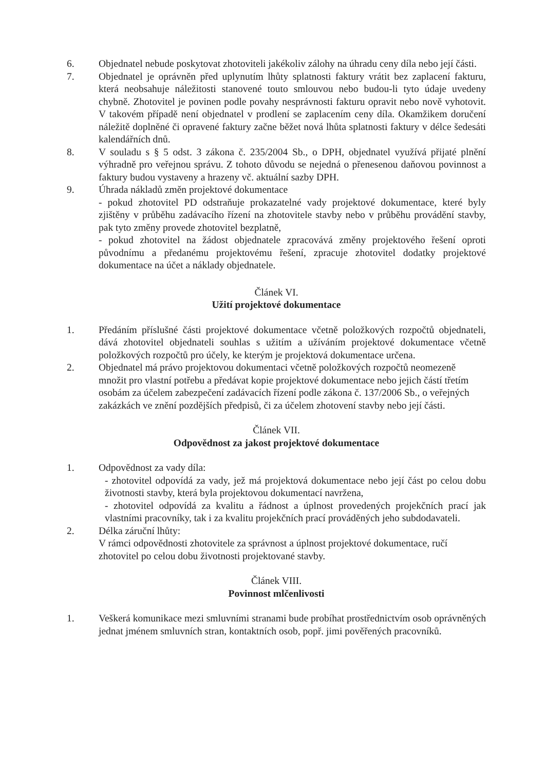6. Objednatel nebude poskytovat zhotoviteli jakékoliv zálohy na úhradu ceny díla nebo její části.
7. Objednatel je oprávněn před uplynutím lhůty splatnosti faktury vrátit bez zaplacení fakturu, která neobsahuje náležitosti stanovené touto smlouvou nebo budou-li tyto údaje uvedeny chybně. Zhotovitel je povinen podle povahy nesprávnosti fakturu opravit nebo nově vyhotovit. V takovém případě není objednatel v prodlení se zaplacením ceny díla. Okamžikem doručení náležitě doplněné či opravené faktury začne běžet nová lhůta splatnosti faktury v délce šedesáti kalendářních dnů.
8. V souladu s § 5 odst. 3 zákona č. 235/2004 Sb., o DPH, objednatel využívá přijaté plnění výhradně pro veřejnou správu. Z tohoto důvodu se nejedná o přenesenou daňovou povinnost a faktury budou vystaveny a hrazeny vč. aktuální sazby DPH.
9. Úhrada nákladů změn projektové dokumentace
- pokud zhotovitel PD odstraňuje prokazatelné vady projektové dokumentace, které byly zjištěny v průběhu zadávacího řízení na zhotovitele stavby nebo v průběhu provádění stavby, pak tyto změny provede zhotovitel bezplatně,
- pokud zhotovitel na žádost objednatele zpracovává změny projektového řešení oproti původnímu a předanému projektovému řešení, zpracuje zhotovitel dodatky projektové dokumentace na účet a náklady objednatele.
Článek VI.
Užití projektové dokumentace
1. Předáním příslušné části projektové dokumentace včetně položkových rozpočtů objednateli, dává zhotovitel objednateli souhlas s užitím a užíváním projektové dokumentace včetně položkových rozpočtů pro účely, ke kterým je projektová dokumentace určena.
2. Objednatel má právo projektovou dokumentaci včetně položkových rozpočtů neomezeně množit pro vlastní potřebu a předávat kopie projektové dokumentace nebo jejich částí třetím osobám za účelem zabezpečení zadávacích řízení podle zákona č. 137/2006 Sb., o veřejných zakázkách ve znění pozdějších předpisů, či za účelem zhotovení stavby nebo její části.
Článek VII.
Odpovědnost za jakost projektové dokumentace
1. Odpovědnost za vady díla:
- zhotovitel odpovídá za vady, jež má projektová dokumentace nebo její část po celou dobu životnosti stavby, která byla projektovou dokumentací navržena,
- zhotovitel odpovídá za kvalitu a řádnost a úplnost provedených projekčních prací jak vlastními pracovníky, tak i za kvalitu projekčních prací prováděných jeho subdodavateli.
2. Délka záruční lhůty:
V rámci odpovědnosti zhotovitele za správnost a úplnost projektové dokumentace, ručí zhotovitel po celou dobu životnosti projektované stavby.
Článek VIII.
Povinnost mlčenlivosti
1. Veškerá komunikace mezi smluvními stranami bude probíhat prostřednictvím osob oprávněných jednat jménem smluvních stran, kontaktních osob, popř. jimi pověřených pracovníků.